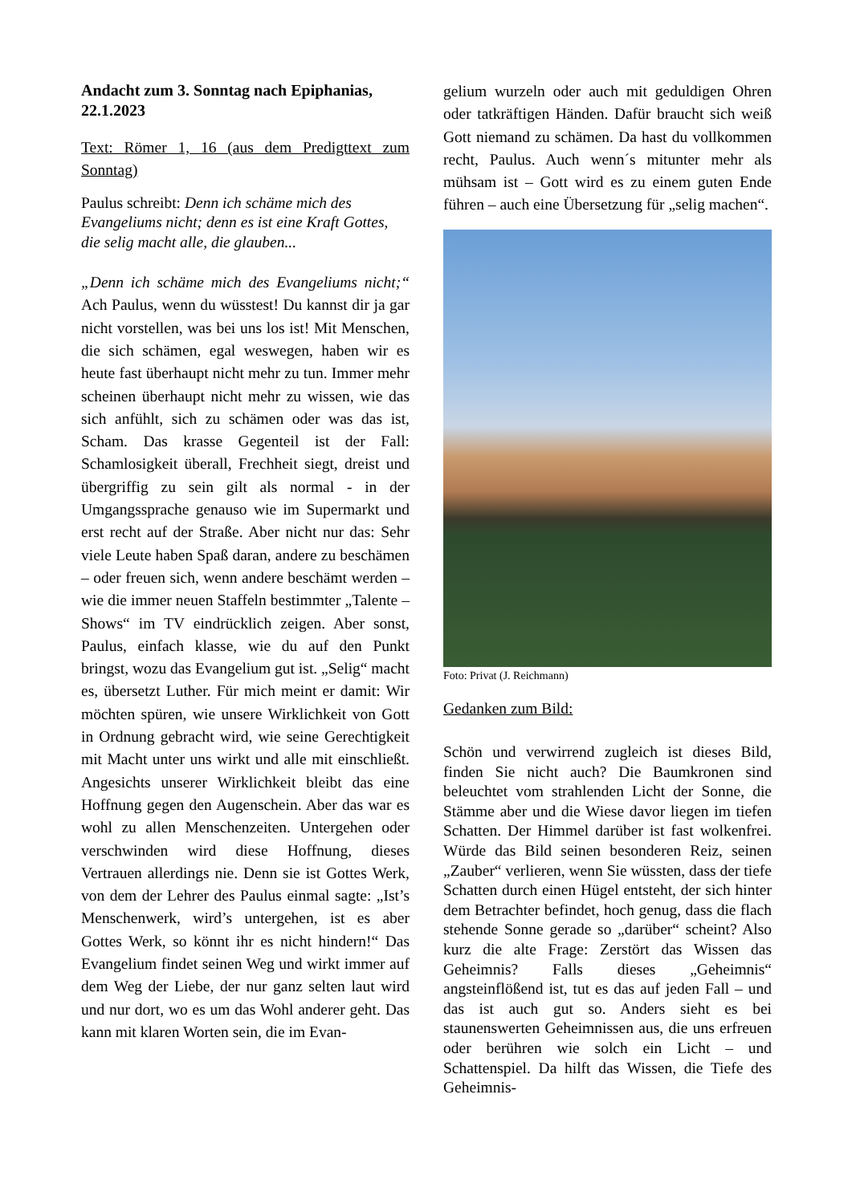Andacht zum 3. Sonntag nach Epiphanias, 22.1.2023
Text: Römer 1, 16 (aus dem Predigttext zum Sonntag)
Paulus schreibt: Denn ich schäme mich des Evangeliums nicht; denn es ist eine Kraft Gottes, die selig macht alle, die glauben...
„Denn ich schäme mich des Evangeliums nicht;“ Ach Paulus, wenn du wüsstest! Du kannst dir ja gar nicht vorstellen, was bei uns los ist! Mit Menschen, die sich schämen, egal weswegen, haben wir es heute fast überhaupt nicht mehr zu tun. Immer mehr scheinen überhaupt nicht mehr zu wissen, wie das sich anfühlt, sich zu schämen oder was das ist, Scham. Das krasse Gegenteil ist der Fall: Schamlosigkeit überall, Frechheit siegt, dreist und übergriffig zu sein gilt als normal - in der Umgangssprache genauso wie im Supermarkt und erst recht auf der Straße. Aber nicht nur das: Sehr viele Leute haben Spaß daran, andere zu beschämen – oder freuen sich, wenn andere beschämt werden – wie die immer neuen Staffeln bestimmter „Talente – Shows“ im TV eindrücklich zeigen. Aber sonst, Paulus, einfach klasse, wie du auf den Punkt bringst, wozu das Evangelium gut ist. „Selig“ macht es, übersetzt Luther. Für mich meint er damit: Wir möchten spüren, wie unsere Wirklichkeit von Gott in Ordnung gebracht wird, wie seine Gerechtigkeit mit Macht unter uns wirkt und alle mit einschließt. Angesichts unserer Wirklichkeit bleibt das eine Hoffnung gegen den Augenschein. Aber das war es wohl zu allen Menschenzeiten. Untergehen oder verschwinden wird diese Hoffnung, dieses Vertrauen allerdings nie. Denn sie ist Gottes Werk, von dem der Lehrer des Paulus einmal sagte: „Ist’s Menschenwerk, wird’s untergehen, ist es aber Gottes Werk, so könnt ihr es nicht hindern!“ Das Evangelium findet seinen Weg und wirkt immer auf dem Weg der Liebe, der nur ganz selten laut wird und nur dort, wo es um das Wohl anderer geht. Das kann mit klaren Worten sein, die im Evan-
gelium wurzeln oder auch mit geduldigen Ohren oder tatkräftigen Händen. Dafür braucht sich weiß Gott niemand zu schämen. Da hast du vollkommen recht, Paulus. Auch wenn´s mitunter mehr als mühsam ist – Gott wird es zu einem guten Ende führen – auch eine Übersetzung für „selig machen“.
Foto: Privat (J. Reichmann)
Gedanken zum Bild:
Schön und verwirrend zugleich ist dieses Bild, finden Sie nicht auch? Die Baumkronen sind beleuchtet vom strahlenden Licht der Sonne, die Stämme aber und die Wiese davor liegen im tiefen Schatten. Der Himmel darüber ist fast wolkenfrei. Würde das Bild seinen besonderen Reiz, seinen „Zauber“ verlieren, wenn Sie wüssten, dass der tiefe Schatten durch einen Hügel entsteht, der sich hinter dem Betrachter befindet, hoch genug, dass die flach stehende Sonne gerade so „darüber“ scheint? Also kurz die alte Frage: Zerstört das Wissen das Geheimnis? Falls dieses „Geheimnis“ angsteinflößend ist, tut es das auf jeden Fall – und das ist auch gut so. Anders sieht es bei staunenswerten Geheimnissen aus, die uns erfreuen oder berühren wie solch ein Licht – und Schattenspiel. Da hilft das Wissen, die Tiefe des Geheimnis-